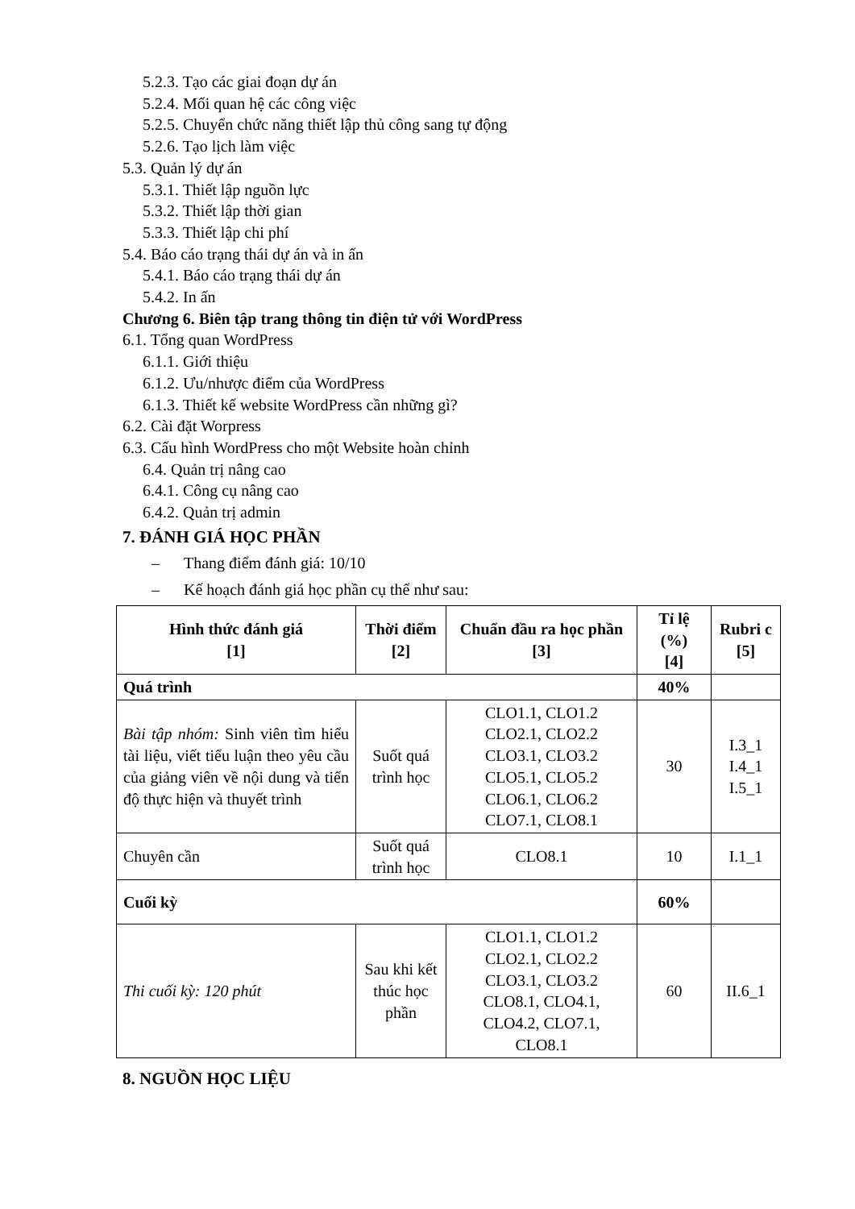5.2.3. Tạo các giai đoạn dự án
5.2.4. Mối quan hệ các công việc
5.2.5. Chuyển chức năng thiết lập thủ công sang tự động
5.2.6. Tạo lịch làm việc
5.3. Quản lý dự án
5.3.1. Thiết lập nguồn lực
5.3.2. Thiết lập thời gian
5.3.3. Thiết lập chi phí
5.4. Báo cáo trạng thái dự án và in ấn
5.4.1. Báo cáo trạng thái dự án
5.4.2. In ấn
Chương 6. Biên tập trang thông tin điện tử với WordPress
6.1. Tổng quan WordPress
6.1.1. Giới thiệu
6.1.2. Ưu/nhược điểm của WordPress
6.1.3. Thiết kế website WordPress cần những gì?
6.2. Cài đặt Worpress
6.3. Cấu hình WordPress cho một Website hoàn chỉnh
6.4. Quản trị nâng cao
6.4.1. Công cụ nâng cao
6.4.2. Quản trị admin
7. ĐÁNH GIÁ HỌC PHẦN
– Thang điểm đánh giá: 10/10
– Kế hoạch đánh giá học phần cụ thể như sau:
| Hình thức đánh giá [1] | Thời điểm [2] | Chuẩn đầu ra học phần [3] | Tỉ lệ (%) [4] | Rubri c [5] |
| --- | --- | --- | --- | --- |
| Quá trình | | | 40% | |
| Bài tập nhóm: Sinh viên tìm hiểu tài liệu, viết tiểu luận theo yêu cầu của giảng viên về nội dung và tiến độ thực hiện và thuyết trình | Suốt quá trình học | CLO1.1, CLO1.2 CLO2.1, CLO2.2 CLO3.1, CLO3.2 CLO5.1, CLO5.2 CLO6.1, CLO6.2 CLO7.1, CLO8.1 | 30 | I.3_1 I.4_1 I.5_1 |
| Chuyên cần | Suốt quá trình học | CLO8.1 | 10 | I.1_1 |
| Cuối kỳ | | | 60% | |
| Thi cuối kỳ: 120 phút | Sau khi kết thúc học phần | CLO1.1, CLO1.2 CLO2.1, CLO2.2 CLO3.1, CLO3.2 CLO8.1, CLO4.1, CLO4.2, CLO7.1, CLO8.1 | 60 | II.6_1 |
8. NGUỒN HỌC LIỆU